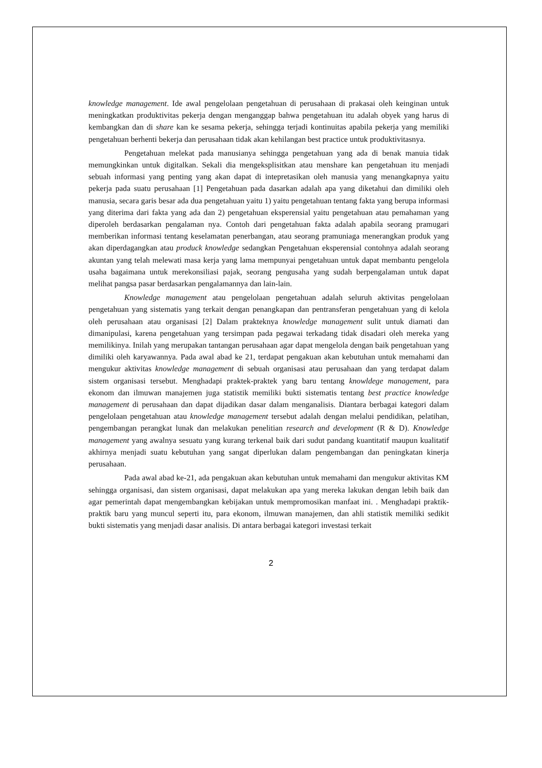knowledge management. Ide awal pengelolaan pengetahuan di perusahaan di prakasai oleh keinginan untuk meningkatkan produktivitas pekerja dengan menganggap bahwa pengetahuan itu adalah obyek yang harus di kembangkan dan di share kan ke sesama pekerja, sehingga terjadi kontinuitas apabila pekerja yang memiliki pengetahuan berhenti bekerja dan perusahaan tidak akan kehilangan best practice untuk produktivitasnya.
Pengetahuan melekat pada manusianya sehingga pengetahuan yang ada di benak manuia tidak memungkinkan untuk digitalkan. Sekali dia mengeksplisitkan atau menshare kan pengetahuan itu menjadi sebuah informasi yang penting yang akan dapat di intepretasikan oleh manusia yang menangkapnya yaitu pekerja pada suatu perusahaan [1] Pengetahuan pada dasarkan adalah apa yang diketahui dan dimiliki oleh manusia, secara garis besar ada dua pengetahuan yaitu 1) yaitu pengetahuan tentang fakta yang berupa informasi yang diterima dari fakta yang ada dan 2) pengetahuan eksperensial yaitu pengetahuan atau pemahaman yang diperoleh berdasarkan pengalaman nya. Contoh dari pengetahuan fakta adalah apabila seorang pramugari memberikan informasi tentang keselamatan penerbangan, atau seorang pramuniaga menerangkan produk yang akan diperdagangkan atau produck knowledge sedangkan Pengetahuan eksperensial contohnya adalah seorang akuntan yang telah melewati masa kerja yang lama mempunyai pengetahuan untuk dapat membantu pengelola usaha bagaimana untuk merekonsiliasi pajak, seorang pengusaha yang sudah berpengalaman untuk dapat melihat pangsa pasar berdasarkan pengalamannya dan lain-lain.
Knowledge management atau pengelolaan pengetahuan adalah seluruh aktivitas pengelolaan pengetahuan yang sistematis yang terkait dengan penangkapan dan pentransferan pengetahuan yang di kelola oleh perusahaan atau organisasi [2] Dalam prakteknya knowledge management sulit untuk diamati dan dimanipulasi, karena pengetahuan yang tersimpan pada pegawai terkadang tidak disadari oleh mereka yang memilikinya. Inilah yang merupakan tantangan perusahaan agar dapat mengelola dengan baik pengetahuan yang dimiliki oleh karyawannya. Pada awal abad ke 21, terdapat pengakuan akan kebutuhan untuk memahami dan mengukur aktivitas knowledge management di sebuah organisasi atau perusahaan dan yang terdapat dalam sistem organisasi tersebut. Menghadapi praktek-praktek yang baru tentang knowldege management, para ekonom dan ilmuwan manajemen juga statistik memiliki bukti sistematis tentang best practice knowledge management di perusahaan dan dapat dijadikan dasar dalam menganalisis. Diantara berbagai kategori dalam pengelolaan pengetahuan atau knowledge management tersebut adalah dengan melalui pendidikan, pelatihan, pengembangan perangkat lunak dan melakukan penelitian research and development (R & D). Knowledge management yang awalnya sesuatu yang kurang terkenal baik dari sudut pandang kuantitatif maupun kualitatif akhirnya menjadi suatu kebutuhan yang sangat diperlukan dalam pengembangan dan peningkatan kinerja perusahaan.
Pada awal abad ke-21, ada pengakuan akan kebutuhan untuk memahami dan mengukur aktivitas KM sehingga organisasi, dan sistem organisasi, dapat melakukan apa yang mereka lakukan dengan lebih baik dan agar pemerintah dapat mengembangkan kebijakan untuk mempromosikan manfaat ini. . Menghadapi praktik-praktik baru yang muncul seperti itu, para ekonom, ilmuwan manajemen, dan ahli statistik memiliki sedikit bukti sistematis yang menjadi dasar analisis. Di antara berbagai kategori investasi terkait
2